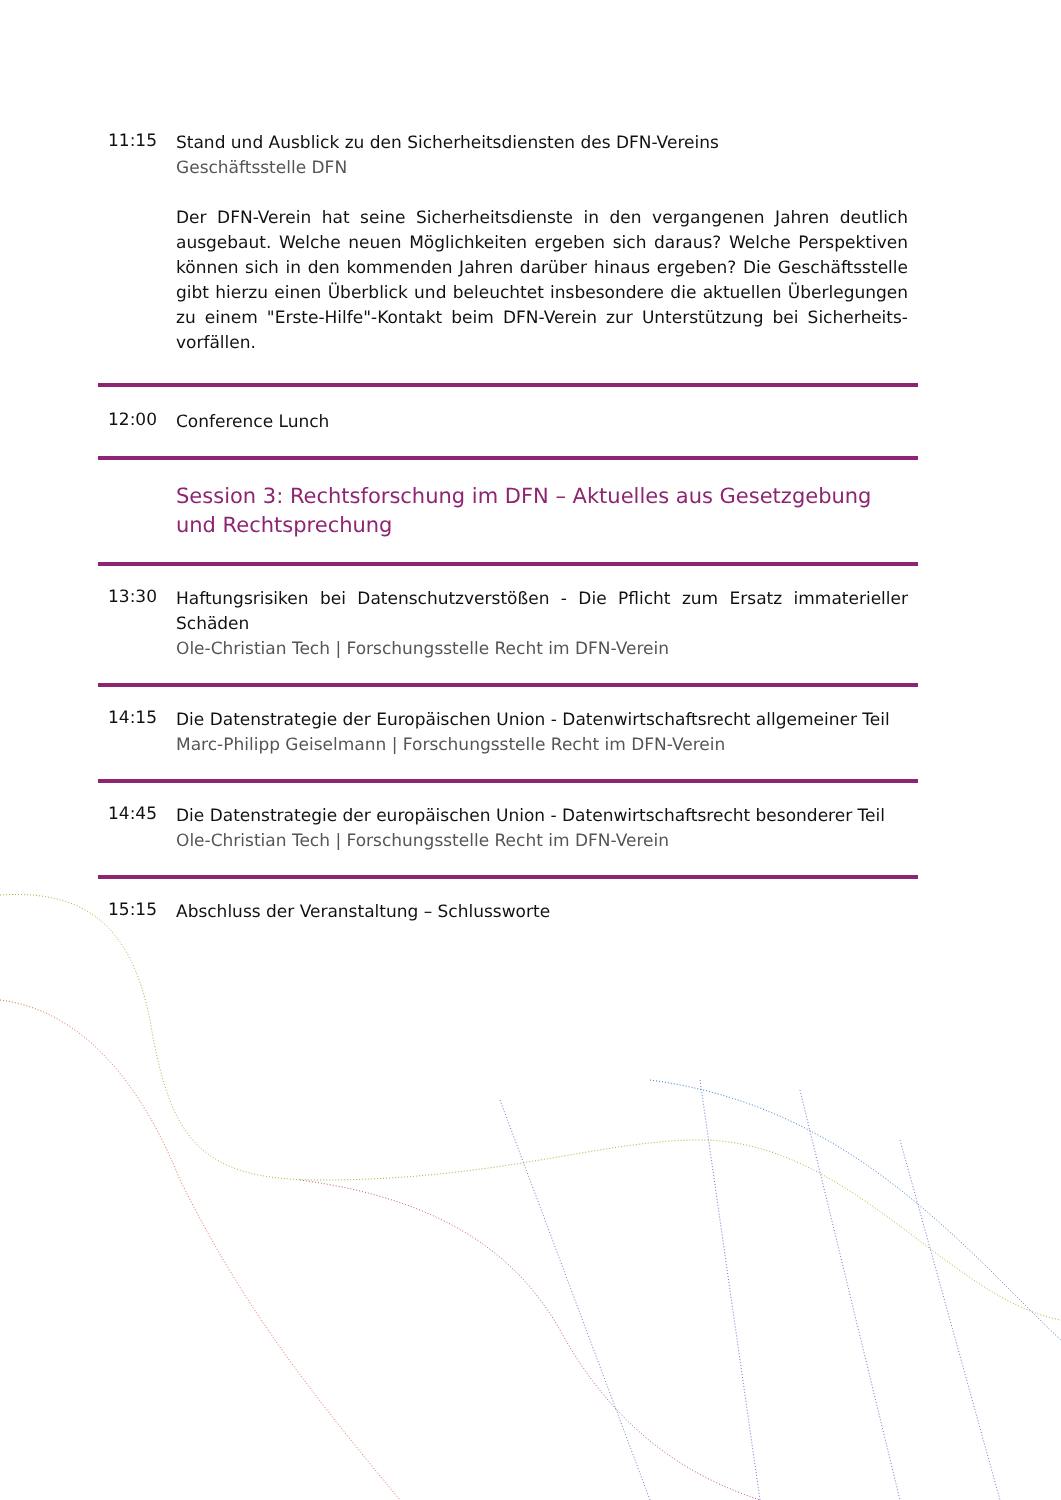11:15
Stand und Ausblick zu den Sicherheitsdiensten des DFN-Vereins
Geschäftsstelle DFN
Der DFN-Verein hat seine Sicherheitsdienste in den vergangenen Jahren deutlich ausgebaut. Welche neuen Möglichkeiten ergeben sich daraus? Welche Perspektiven können sich in den kommenden Jahren darüber hinaus ergeben? Die Geschäftsstelle gibt hierzu einen Überblick und beleuchtet insbesondere die aktuellen Überlegungen zu einem "Erste-Hilfe"-Kontakt beim DFN-Verein zur Unterstützung bei Sicherheits-vorfällen.
12:00
Conference Lunch
Session 3: Rechtsforschung im DFN – Aktuelles aus Gesetzgebung und Rechtsprechung
13:30
Haftungsrisiken bei Datenschutzverstößen - Die Pflicht zum Ersatz immaterieller Schäden
Ole-Christian Tech | Forschungsstelle Recht im DFN-Verein
14:15
Die Datenstrategie der Europäischen Union - Datenwirtschaftsrecht allgemeiner Teil
Marc-Philipp Geiselmann | Forschungsstelle Recht im DFN-Verein
14:45
Die Datenstrategie der europäischen Union - Datenwirtschaftsrecht besonderer Teil
Ole-Christian Tech | Forschungsstelle Recht im DFN-Verein
15:15
Abschluss der Veranstaltung – Schlussworte